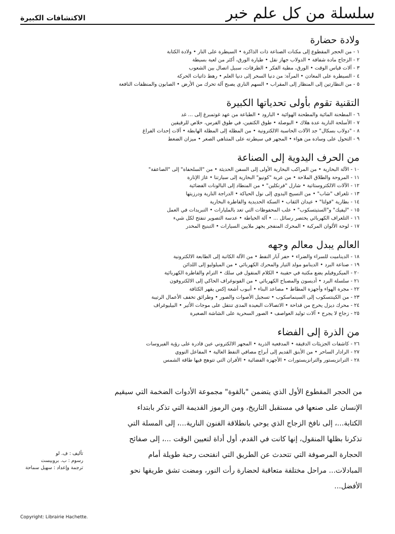سلسلة من كل علم خبر الاكتشافات الكبيرة
ولادة حضارة
١ - من الحجر المقطوع إلى مكنات الصناعة ذات الذاكرة • السيطرة على النار • ولادة الكتابة
٢ - الزجاج مادة شفافة • الدولاب جهاز نقل • طيارة الورق، أكثر من لعبة بسيطة
٣ - آلات قياس الوقت • الورق، مطية الفكر • الطرقات، سبيل اتصال بين الشعوب
٤ - السيطرة على المعادن • المرآة: من دنيا السحر إلى دنيا العلم • رهط ذاتيات الحركة
٥ - من النظارتين إلى المنظار إلى المقراب • السهم الناري يصبح آلة تحرك من الأرض • الصابون والمنظفات النافعة
التقنية تقوم بأولى تحدياتها الكبيرة
٦ - المطحنة المائية والمطحنة الهوائية • البارود • الطباعة من عهد غوتمبرغ إلى ... غد
٧ - الأسلحة النارية عدة هلاك • البوصلة • طوق الكتفين، في طوق الفرس، خلاص للرقيقين
٨ - "دولاب بسكال" جد الآلات الحاسبة الالكترونية • من المظلة إلى المظلة الهابطة • آلات إحداث الفراغ
٩ - التحول على وسادة من هواء • المجهر في سيطرته على المتناهي الصغر • ميزان الضغط
من الحرف اليدوية إلى الصناعة
١٠ - الآلة البخارية • من المراكب البخارية الأولى إلى السفن الحديثة • من "السلحفاة" إلى "الصاعقة"
١١ - المروحة والطلاق الملاحة • من عربة "كونيو" البخارية إلى سيارتنا • غاز الإنارة
١٢ - الآلات الالكتروستاتية • شارل "فرنكلين" • من المنطاد إلى البالونات الفضائية
١٣ - تلغراف "شاب" • من النسيج اليدوي إلى نول الحياكة • الدراجة النارية ودرزيتها
١٤ - بطارية "فولتا" • عيدان الثقاب • السكة الحديدية والقاطرة البخارية
١٥ - "ليفيك" و"الستيتسكوب" • علب المحفوظات التي تعد بالمليارات • التبريدات في العمل
١٦ - التلغراف الكهربائي يختصر رسائل ... • آلة الخياطة • عدسة التصوير تنفتح لكل شيء
١٧ - لوحة الألوان المركبة • المحرك المنفجر يجهز ملايين السيارات • التبنيج المخدر
العالم يبدل معالم وجهه
١٨ - الديناميت للسراء والضراء • حفر آبار النفط • من الآلة الكاتبة إلى الطابعة الالكترونية
١٩ - صناعة البرد • الدينامو مولد التيار والمحرك الكهربائي • من الميلوليو إلى اللدائن
٢٠ - الميكروفيلم يضع مكتبة في حقيبة • الكلام المنقول في سلك • الترام والقاطرة الكهربائية
٢١ - سلسلة البرد • أديسون والمصباح الكهربائي • من الفونوغراف الحاكي إلى الالكتروفون
٢٢ - مجرة الهواء وأجهزة المطاط • مصاعد البناء • أنبوب أشعة إكس يقهر الكثافة
٢٣ - من الكينتسكوب إلى السينماسكوب • تسجيل الأصوات والصور • وطرائق تخفف الأعمال الرتيبة
٢٤ - محرك ديزل يخرج من قداحة • الاتصالات البعيدة المدى تنتقل على موجات الأثير • البيليوغراف
٢٥ - زجاج لا يجرح • آلات توليد العواصف • الصور السحرية على الشاشة الصغيرة
من الذرة إلى الفضاء
٢٦ - كاشفات الجزيئات الدقيقة • المدفعية الذرية • المجهر الالكتروني عين قادرة على رؤية الفيروسات
٢٧ - الرادار الساحر • من الأبنق القديم إلى أبراج مصافي النفط العالية • المفاعل النووي
٢٨ - الترانزيستور والترانزيستورات • الأجهزة الفضائية • الأفران التي تتوهج فيها طاقة الشمس
من الحجر المقطوع الأول الذي يتضمن "بالقوة" مجموعة الأدوات الضخمة التي سيقيم الإنسان على صنعها في مستقبل التاريخ، ومن الرموز القديمة التي تذكر بابتداء الكتابة...، إلى نافخ الزجاج الذي يوحي بانطلاقة الفنون النارية...، إلى المسلة التي تذكرنا بظلها المنقول، إنها كانت في القدم، أول أداة لتعيين الوقت ...، إلى صفائح الحجارة المرصوفة التي تتحدث عن الطريق التي انفتحت رحبة طويلة أمام المبادلات... مراحل مختلفة متعاقبة لحضارة رأت النور، ومضت تشق طريقها نحو الأفضل...
تأليف : ف. لو
رسوم : ب. بروبيست
ترجمة وإعداد : سهيل سماحة
Copyright: Librairie Hachette.